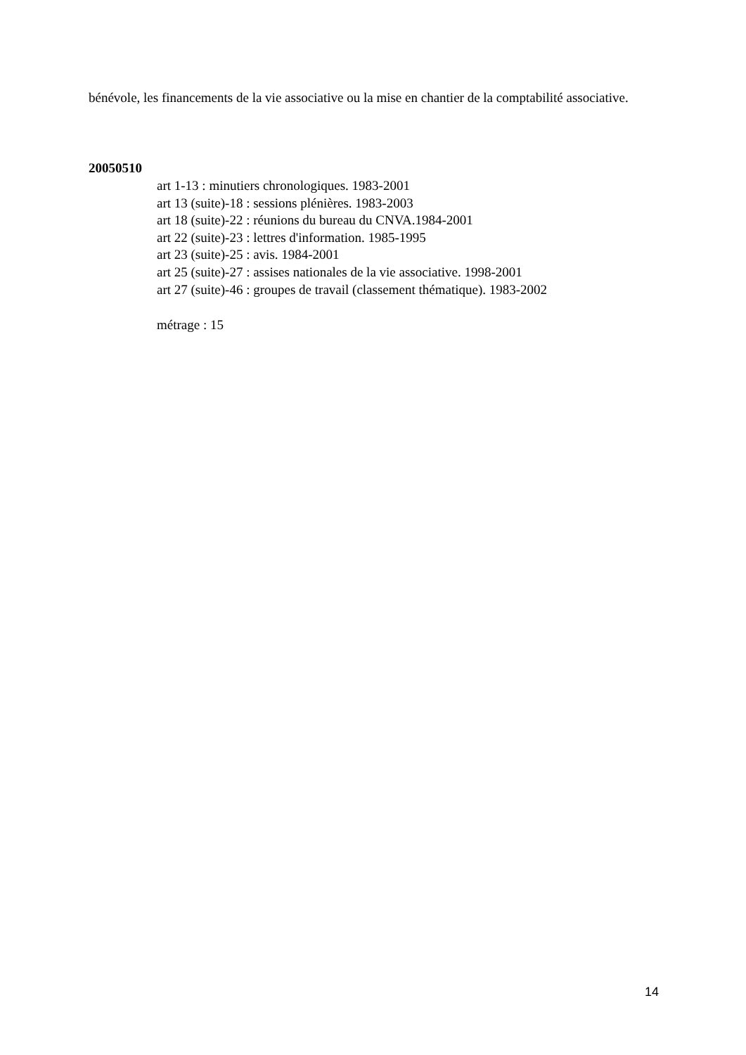bénévole, les financements de la vie associative ou la mise en chantier de la comptabilité associative.
20050510
art 1-13 : minutiers chronologiques. 1983-2001
art 13 (suite)-18 : sessions plénières. 1983-2003
art 18 (suite)-22 : réunions du bureau du CNVA.1984-2001
art 22 (suite)-23 : lettres d'information. 1985-1995
art 23 (suite)-25 : avis. 1984-2001
art 25 (suite)-27 : assises nationales de la vie associative. 1998-2001
art 27 (suite)-46 : groupes de travail (classement thématique). 1983-2002
métrage : 15
14